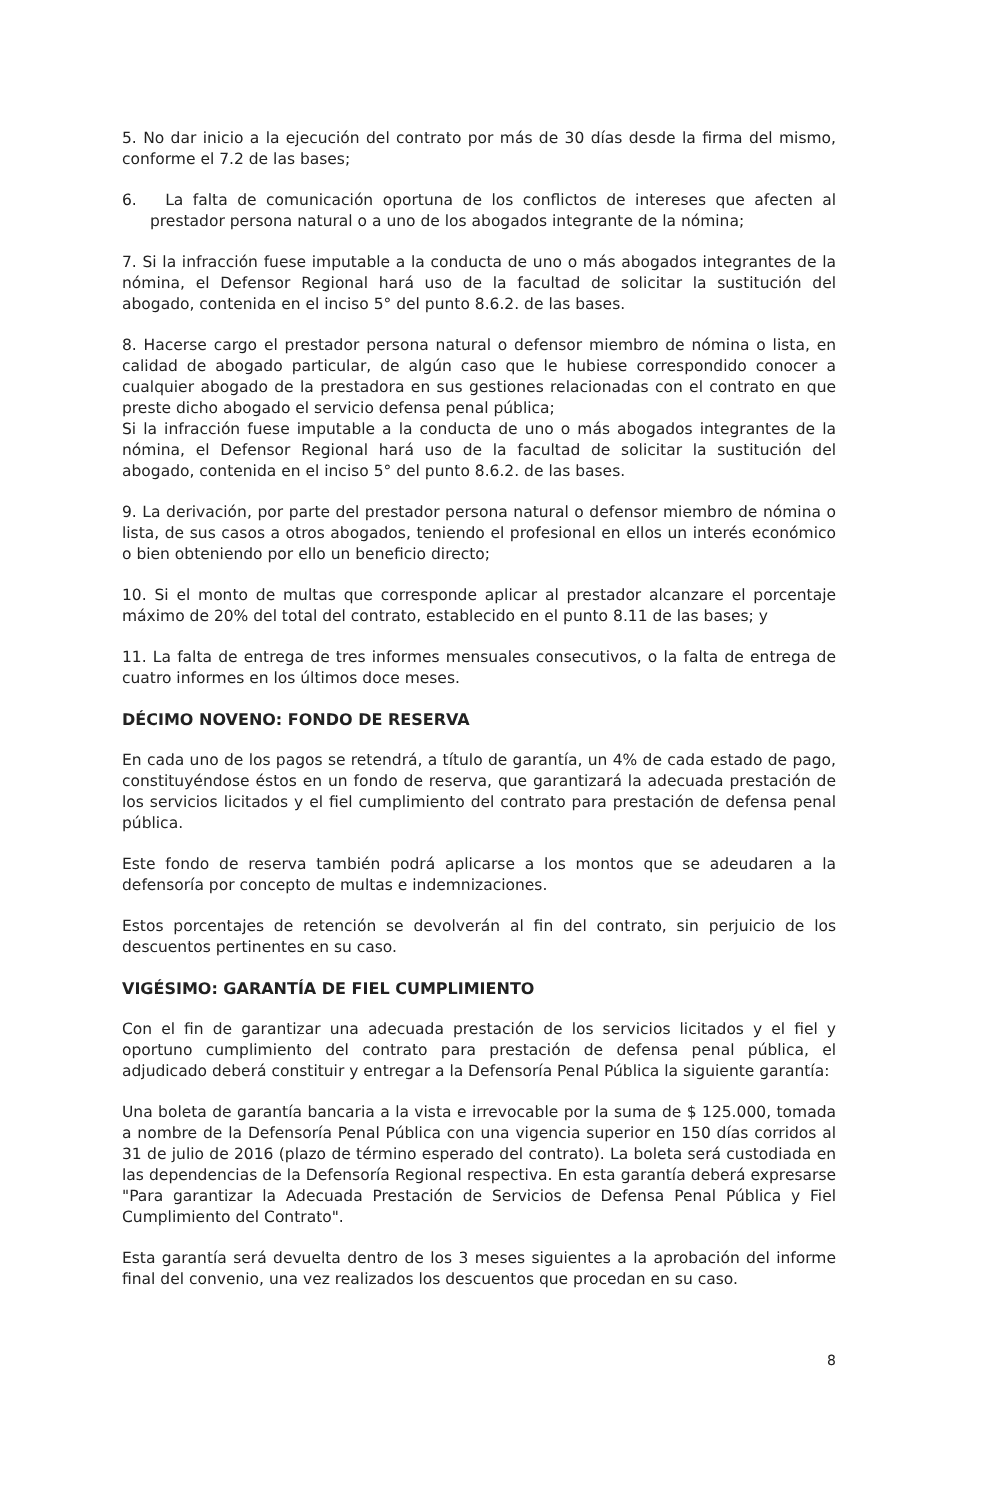5. No dar inicio a la ejecución del contrato por más de 30 días desde la firma del mismo, conforme el 7.2 de las bases;
6. La falta de comunicación oportuna de los conflictos de intereses que afecten al prestador persona natural o a uno de los abogados integrante de la nómina;
7. Si la infracción fuese imputable a la conducta de uno o más abogados integrantes de la nómina, el Defensor Regional hará uso de la facultad de solicitar la sustitución del abogado, contenida en el inciso 5° del punto 8.6.2. de las bases.
8. Hacerse cargo el prestador persona natural o defensor miembro de nómina o lista, en calidad de abogado particular, de algún caso que le hubiese correspondido conocer a cualquier abogado de la prestadora en sus gestiones relacionadas con el contrato en que preste dicho abogado el servicio defensa penal pública;
Si la infracción fuese imputable a la conducta de uno o más abogados integrantes de la nómina, el Defensor Regional hará uso de la facultad de solicitar la sustitución del abogado, contenida en el inciso 5° del punto 8.6.2. de las bases.
9. La derivación, por parte del prestador persona natural o defensor miembro de nómina o lista, de sus casos a otros abogados, teniendo el profesional en ellos un interés económico o bien obteniendo por ello un beneficio directo;
10. Si el monto de multas que corresponde aplicar al prestador alcanzare el porcentaje máximo de 20% del total del contrato, establecido en el punto 8.11 de las bases; y
11. La falta de entrega de tres informes mensuales consecutivos, o la falta de entrega de cuatro informes en los últimos doce meses.
DÉCIMO NOVENO: FONDO DE RESERVA
En cada uno de los pagos se retendrá, a título de garantía, un 4% de cada estado de pago, constituyéndose éstos en un fondo de reserva, que garantizará la adecuada prestación de los servicios licitados y el fiel cumplimiento del contrato para prestación de defensa penal pública.
Este fondo de reserva también podrá aplicarse a los montos que se adeudaren a la defensoría por concepto de multas e indemnizaciones.
Estos porcentajes de retención se devolverán al fin del contrato, sin perjuicio de los descuentos pertinentes en su caso.
VIGÉSIMO: GARANTÍA DE FIEL CUMPLIMIENTO
Con el fin de garantizar una adecuada prestación de los servicios licitados y el fiel y oportuno cumplimiento del contrato para prestación de defensa penal pública, el adjudicado deberá constituir y entregar a la Defensoría Penal Pública la siguiente garantía:
Una boleta de garantía bancaria a la vista e irrevocable por la suma de $ 125.000, tomada a nombre de la Defensoría Penal Pública con una vigencia superior en 150 días corridos al 31 de julio de 2016 (plazo de término esperado del contrato). La boleta será custodiada en las dependencias de la Defensoría Regional respectiva. En esta garantía deberá expresarse "Para garantizar la Adecuada Prestación de Servicios de Defensa Penal Pública y Fiel Cumplimiento del Contrato".
Esta garantía será devuelta dentro de los 3 meses siguientes a la aprobación del informe final del convenio, una vez realizados los descuentos que procedan en su caso.
8